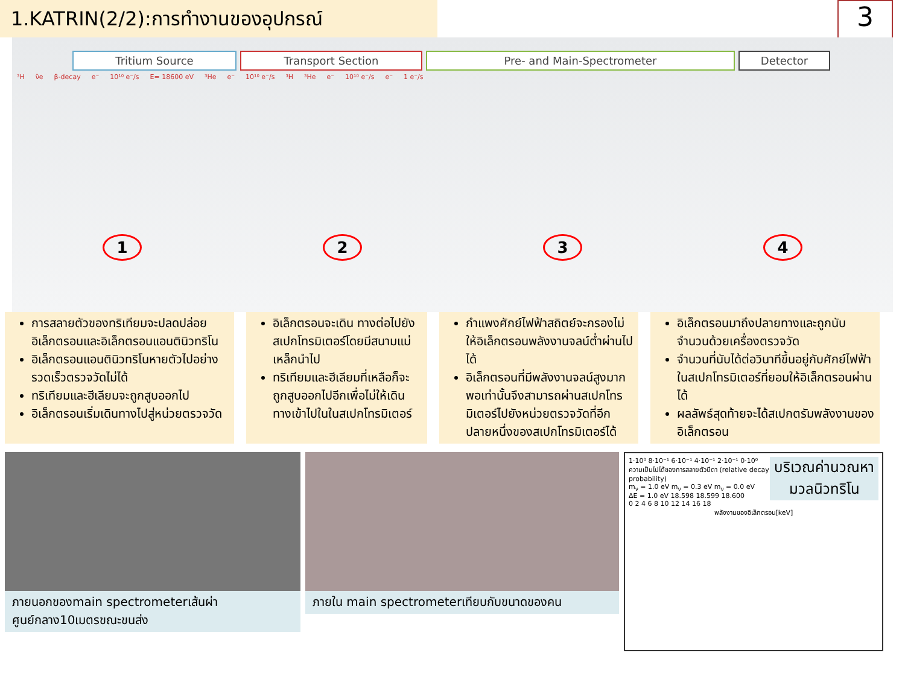1.KATRIN(2/2):การทำงานของอุปกรณ์
3
Tritium Source Transport Section Pre- and Main-Spectrometer Detector
³H ν̄e β-decay e⁻ 10¹⁰ e⁻/s E= 18600 eV ³He e⁻ 10¹⁰ e⁻/s ³H ³He e⁻ 10¹⁰ e⁻/s e⁻ 1 e⁻/s
1234
การสลายตัวของทริเทียมจะปลดปล่อยอิเล็กตรอนและอิเล็กตรอนแอนตินิวทริโน
อิเล็กตรอนแอนตินิวทริโนหายตัวไปอย่างรวดเร็วตรวจวัดไม่ได้
ทริเทียมและฮีเลียมจะถูกสูบออกไป
อิเล็กตรอนเริ่มเดินทางไปสู่หน่วยตรวจวัด
อิเล็กตรอนจะเดิน ทางต่อไปยังสเปกโทรมิเตอร์โดยมีสนามแม่เหล็กนำไป
ทริเทียมและฮีเลียมที่เหลือก็จะถูกสูบออกไปอีกเพื่อไม่ให้เดินทางเข้าไปในในสเปกโทรมิเตอร์
กำแพงศักย์ไฟฟ้าสถิตย์จะกรองไม่ให้อิเล็กตรอนพลังงานจลน์ต่ำผ่านไปได้
อิเล็กตรอนที่มีพลังงานจลน์สูงมากพอเท่านั้นจึงสามารถผ่านสเปกโทรมิเตอร์ไปยังหน่วยตรวจวัดที่อีกปลายหนึ่งของสเปกโทรมิเตอร์ได้
อิเล็กตรอนมาถึงปลายทางและถูกนับจำนวนด้วยเครื่องตรวจวัด
จำนวนที่นับได้ต่อวินาทีขึ้นอยู่กับศักย์ไฟฟ้าในสเปกโทรมิเตอร์ที่ยอมให้อิเล็กตรอนผ่านได้
ผลลัพธ์สุดท้ายจะได้สเปกตรัมพลังงานของอิเล็กตรอน
ภายนอกของmain spectrometerเส้นผ่าศูนย์กลาง10เมตรขณะขนส่ง
ภายใน main spectrometerเทียบกับขนาดของคน
บริเวณค่านวณหามวลนิวทริโน
1·10⁰ 8·10⁻¹ 6·10⁻¹ 4·10⁻¹ 2·10⁻¹ 0·10⁰
ความเป็นไปได้ของการสลายตัวบีตา (relative decay probability)
m<sub>ν</sub> = 1.0 eV m<sub>ν</sub> = 0.3 eV m<sub>ν</sub> = 0.0 eV
ΔE = 1.0 eV 18.598 18.599 18.600
0 2 4 6 8 10 12 14 16 18
พลังงานของอิเล็กตรอน[keV]